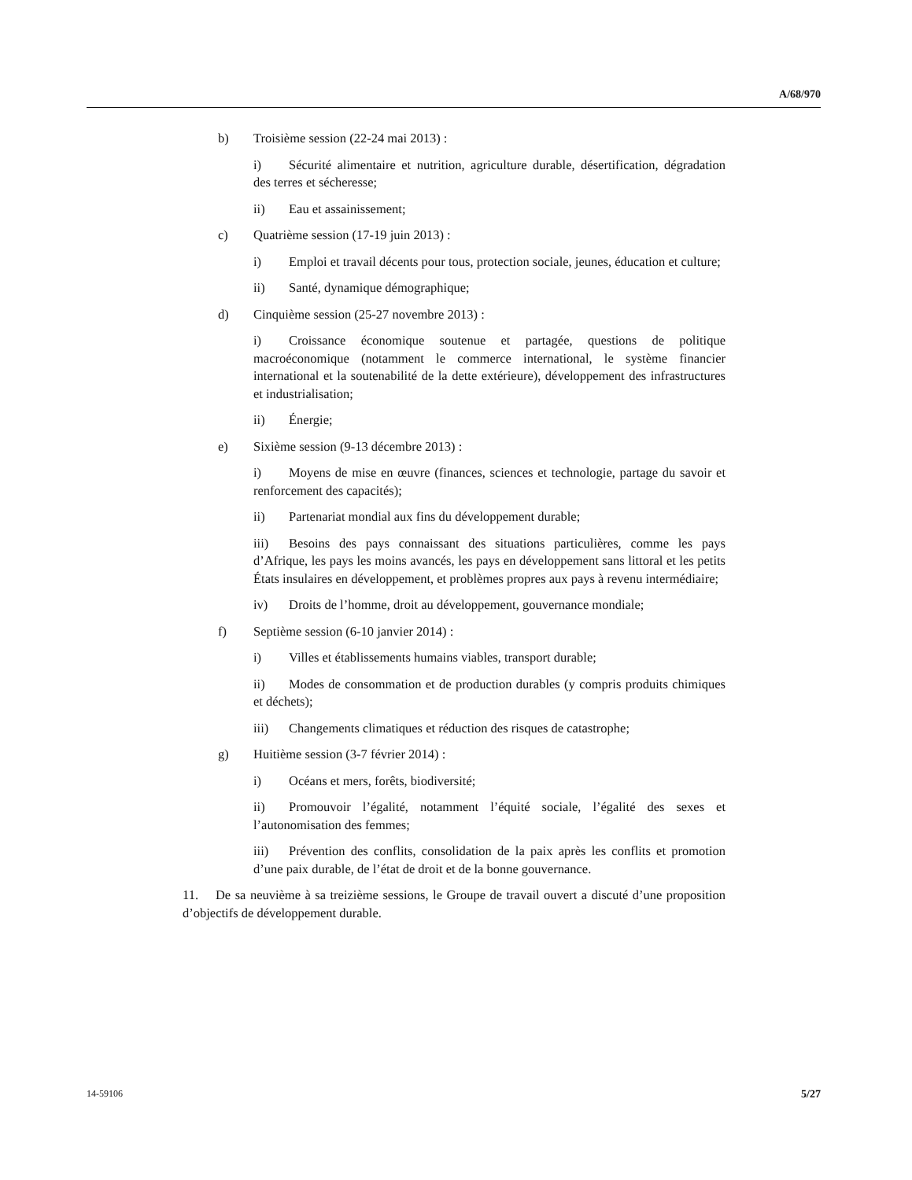A/68/970
b) Troisième session (22-24 mai 2013) :
i) Sécurité alimentaire et nutrition, agriculture durable, désertification, dégradation des terres et sécheresse;
ii) Eau et assainissement;
c) Quatrième session (17-19 juin 2013) :
i) Emploi et travail décents pour tous, protection sociale, jeunes, éducation et culture;
ii) Santé, dynamique démographique;
d) Cinquième session (25-27 novembre 2013) :
i) Croissance économique soutenue et partagée, questions de politique macroéconomique (notamment le commerce international, le système financier international et la soutenabilité de la dette extérieure), développement des infrastructures et industrialisation;
ii) Énergie;
e) Sixième session (9-13 décembre 2013) :
i) Moyens de mise en œuvre (finances, sciences et technologie, partage du savoir et renforcement des capacités);
ii) Partenariat mondial aux fins du développement durable;
iii) Besoins des pays connaissant des situations particulières, comme les pays d’Afrique, les pays les moins avancés, les pays en développement sans littoral et les petits États insulaires en développement, et problèmes propres aux pays à revenu intermédiaire;
iv) Droits de l’homme, droit au développement, gouvernance mondiale;
f) Septième session (6-10 janvier 2014) :
i) Villes et établissements humains viables, transport durable;
ii) Modes de consommation et de production durables (y compris produits chimiques et déchets);
iii) Changements climatiques et réduction des risques de catastrophe;
g) Huitième session (3-7 février 2014) :
i) Océans et mers, forêts, biodiversité;
ii) Promouvoir l’égalité, notamment l’équité sociale, l’égalité des sexes et l’autonomisation des femmes;
iii) Prévention des conflits, consolidation de la paix après les conflits et promotion d’une paix durable, de l’état de droit et de la bonne gouvernance.
11. De sa neuvième à sa treizième sessions, le Groupe de travail ouvert a discuté d’une proposition d’objectifs de développement durable.
14-59106 5/27